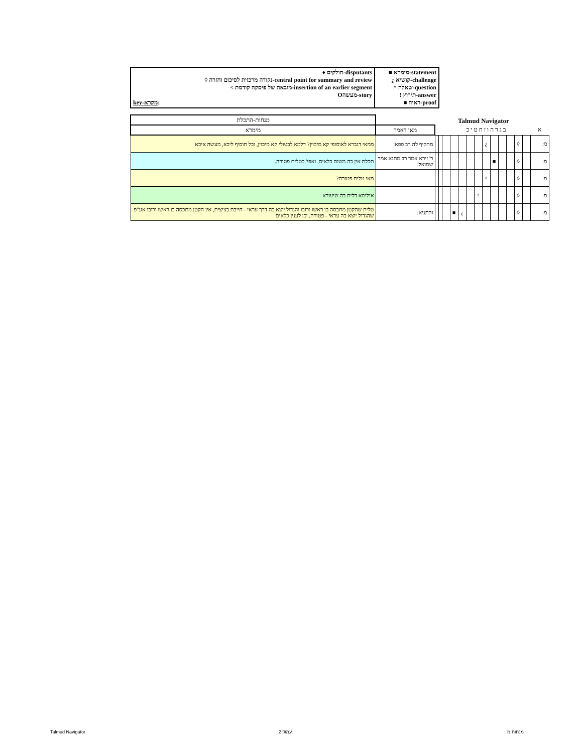| ♦ חולקים-disputants ◊ נקודה מרכזית לסיכום וחזרה-central point for summary and review < מובאה של פיסקה קודמת-insertion of an earlier segment Oמעשה-story key-מקרא : | ■ מימרא-statement ¿ קושיא-challenge ^ שאלה-question ! תירוץ-answer ■ ראיה-proof |
Talmud Navigator
| | | | | | | | | | | | | | | | מנחות-התכלת |
| א | ב ג ד ה ו ז ח ט י כ | | | | | | | | | | | | | מאן דאמר | מימרא |
| מ: | | ◊ | | | | ¿ | | | | | | | | מתקיף לה רב פפא: | ממאי דגברא לאוסופי קא מיכוין? דלמא לבטולי קא מיכוין, ובל תוסיף ליכא, מעשה איכא |
| מ: | | ◊ | | | ■ | | | | | | | | | ר' זירא אמר רב מתנא אמר שמואל: | תכלת אין בה משום כלאים, ואפי' בטלית פטורה. |
| מ: | | ◊ | | | | ^ | | | | | | | | | מאי טלית פטורה? |
| מ: | | ◊ | | | | | ! | | | | | | | | אילימא דלית בה שיעורא |
| מ: | | ◊ | | | | | | | ¿ | ■ | | | | והתניא: | טלית שהקטן מתכסה בו ראשו ורובו והגדול יוצא בה דרך עראי - חייבת בציצית, אין הקטן מתכסה בו ראשו ורובו אע"פ שהגדול יוצא בה עראי - פטורה, וכן לענין כלאים |
Talmud Navigator עמוד 2 מנחות מ